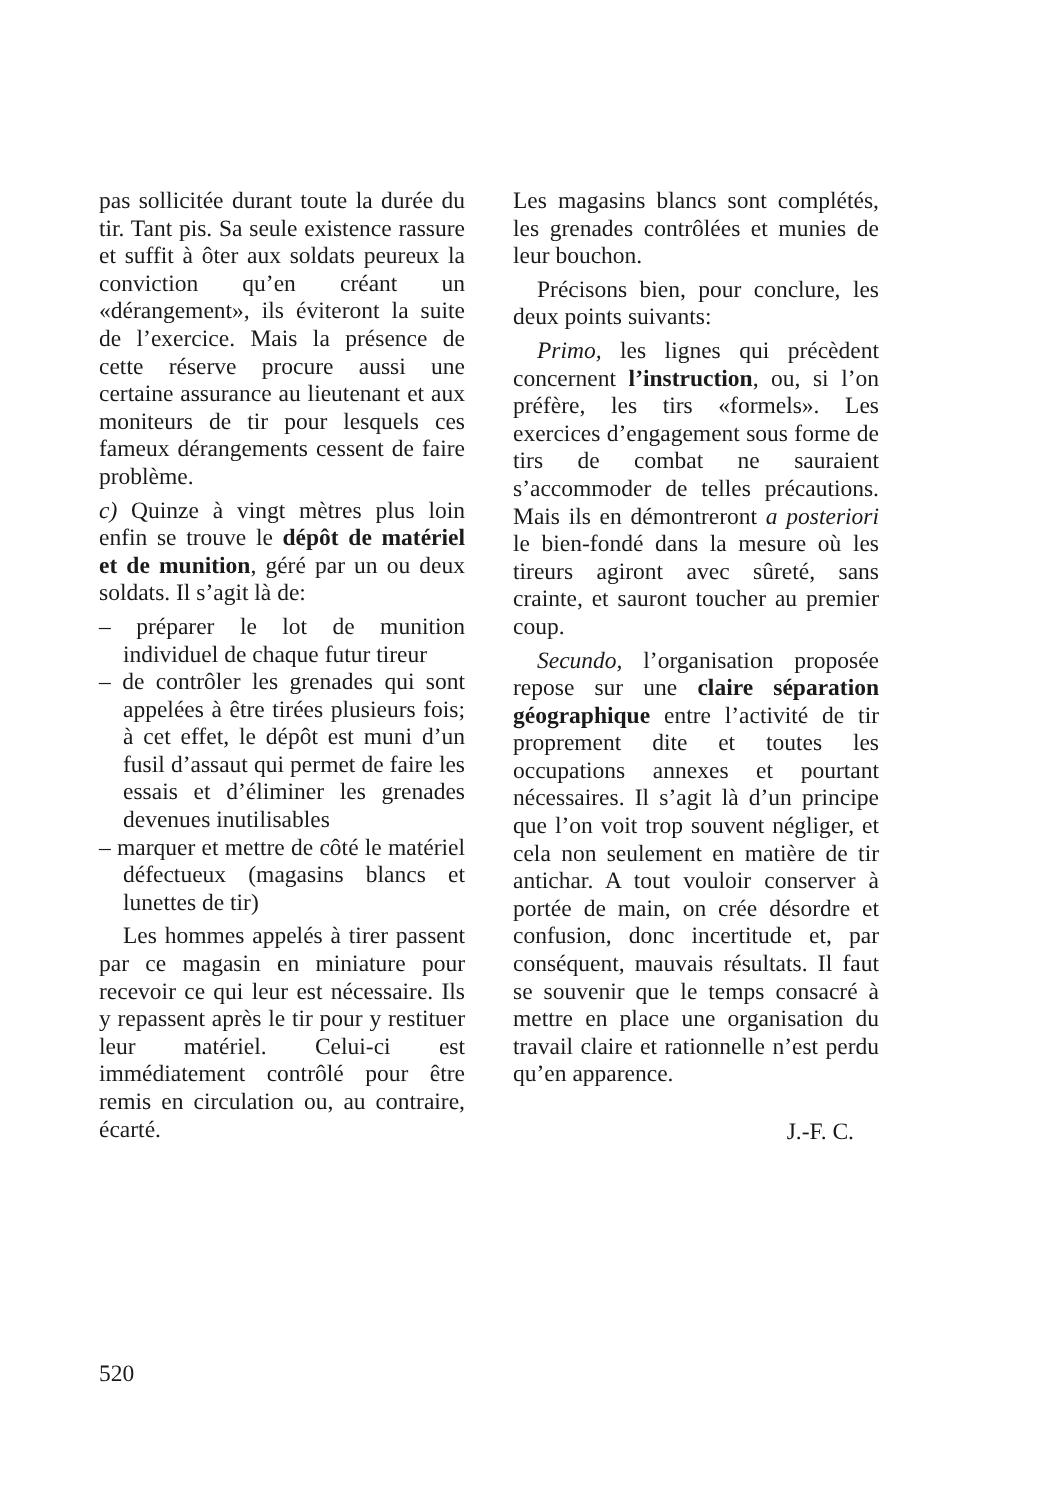pas sollicitée durant toute la durée du tir. Tant pis. Sa seule existence rassure et suffit à ôter aux soldats peureux la conviction qu’en créant un «dérangement», ils éviteront la suite de l’exercice. Mais la présence de cette réserve procure aussi une certaine assurance au lieutenant et aux moniteurs de tir pour lesquels ces fameux dérangements cessent de faire problème.
c) Quinze à vingt mètres plus loin enfin se trouve le dépôt de matériel et de munition, géré par un ou deux soldats. Il s’agit là de:
– préparer le lot de munition individuel de chaque futur tireur
– de contrôler les grenades qui sont appelées à être tirées plusieurs fois; à cet effet, le dépôt est muni d’un fusil d’assaut qui permet de faire les essais et d’éliminer les grenades devenues inutilisables
– marquer et mettre de côté le matériel défectueux (magasins blancs et lunettes de tir)
Les hommes appelés à tirer passent par ce magasin en miniature pour recevoir ce qui leur est nécessaire. Ils y repassent après le tir pour y restituer leur matériel. Celui-ci est immédiatement contrôlé pour être remis en circulation ou, au contraire, écarté.
Les magasins blancs sont complétés, les grenades contrôlées et munies de leur bouchon.
Précisons bien, pour conclure, les deux points suivants:
Primo, les lignes qui précèdent concernent l’instruction, ou, si l’on préfère, les tirs «formels». Les exercices d’engagement sous forme de tirs de combat ne sauraient s’accommoder de telles précautions. Mais ils en démontreront a posteriori le bien-fondé dans la mesure où les tireurs agiront avec sûreté, sans crainte, et sauront toucher au premier coup.
Secundo, l’organisation proposée repose sur une claire séparation géographique entre l’activité de tir proprement dite et toutes les occupations annexes et pourtant nécessaires. Il s’agit là d’un principe que l’on voit trop souvent négliger, et cela non seulement en matière de tir antichar. A tout vouloir conserver à portée de main, on crée désordre et confusion, donc incertitude et, par conséquent, mauvais résultats. Il faut se souvenir que le temps consacré à mettre en place une organisation du travail claire et rationnelle n’est perdu qu’en apparence.
J.-F. C.
520